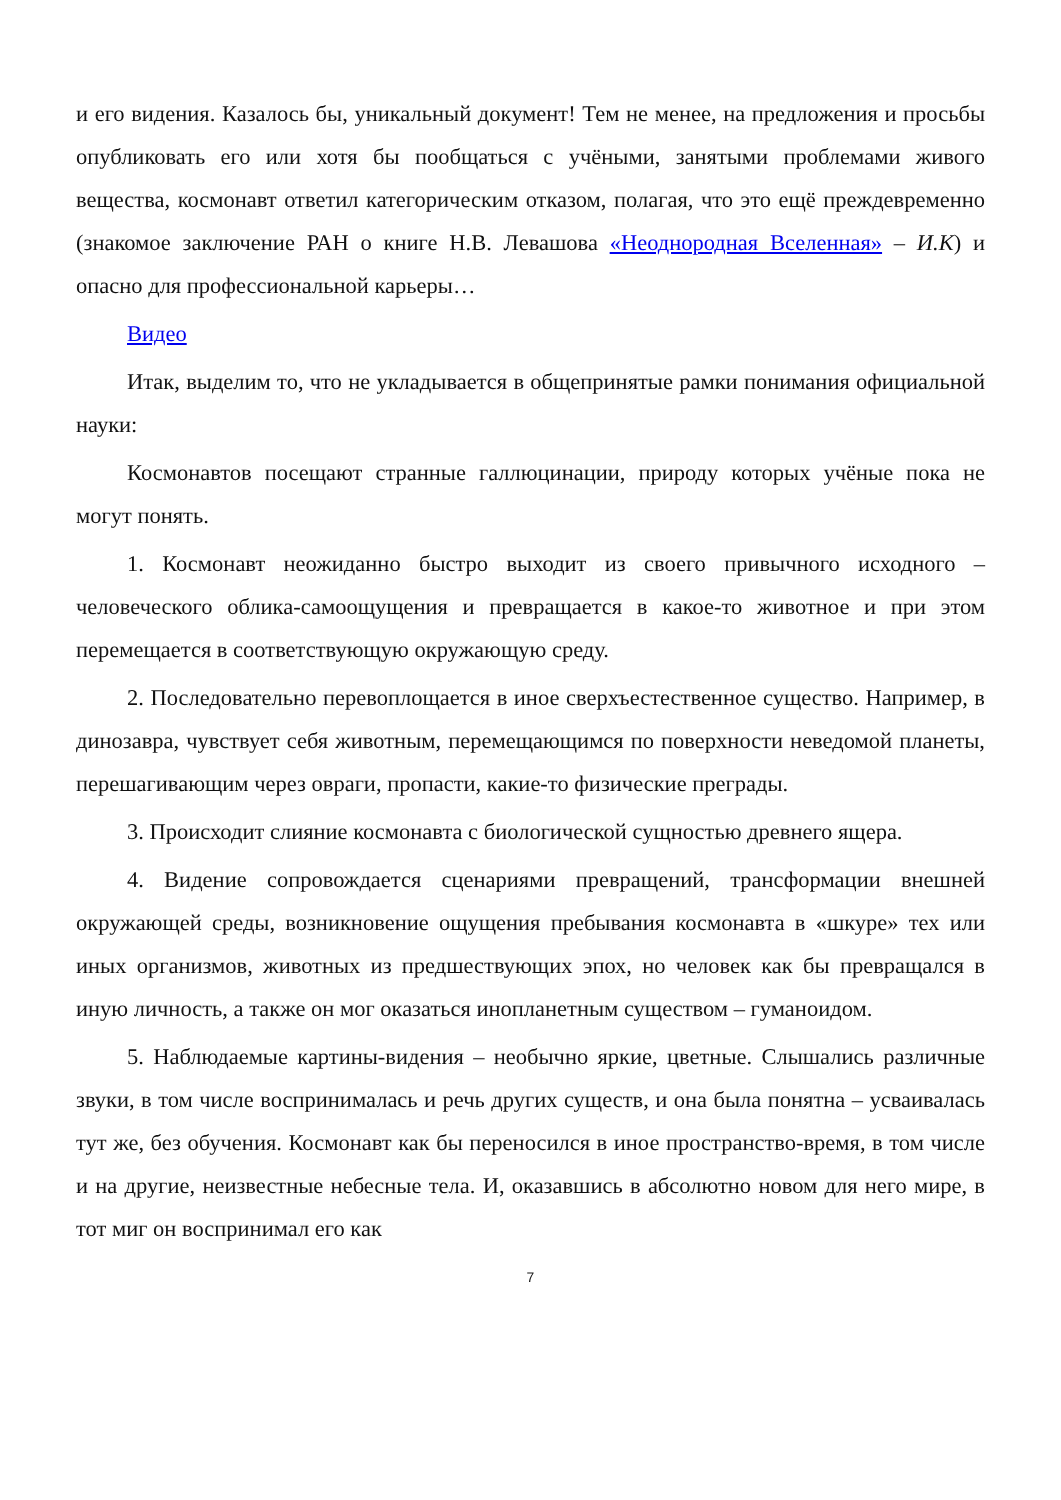и его видения. Казалось бы, уникальный документ! Тем не менее, на предложения и просьбы опубликовать его или хотя бы пообщаться с учёными, занятыми проблемами живого вещества, космонавт ответил категорическим отказом, полагая, что это ещё преждевременно (знакомое заключение РАН о книге Н.В. Левашова «Неоднородная Вселенная» – И.К) и опасно для профессиональной карьеры…
Видео
Итак, выделим то, что не укладывается в общепринятые рамки понимания официальной науки:
Космонавтов посещают странные галлюцинации, природу которых учёные пока не могут понять.
1. Космонавт неожиданно быстро выходит из своего привычного исходного – человеческого облика-самоощущения и превращается в какое-то животное и при этом перемещается в соответствующую окружающую среду.
2. Последовательно перевоплощается в иное сверхъестественное существо. Например, в динозавра, чувствует себя животным, перемещающимся по поверхности неведомой планеты, перешагивающим через овраги, пропасти, какие-то физические преграды.
3. Происходит слияние космонавта с биологической сущностью древнего ящера.
4. Видение сопровождается сценариями превращений, трансформации внешней окружающей среды, возникновение ощущения пребывания космонавта в «шкуре» тех или иных организмов, животных из предшествующих эпох, но человек как бы превращался в иную личность, а также он мог оказаться инопланетным существом – гуманоидом.
5. Наблюдаемые картины-видения – необычно яркие, цветные. Слышались различные звуки, в том числе воспринималась и речь других существ, и она была понятна – усваивалась тут же, без обучения. Космонавт как бы переносился в иное пространство-время, в том числе и на другие, неизвестные небесные тела. И, оказавшись в абсолютно новом для него мире, в тот миг он воспринимал его как
7